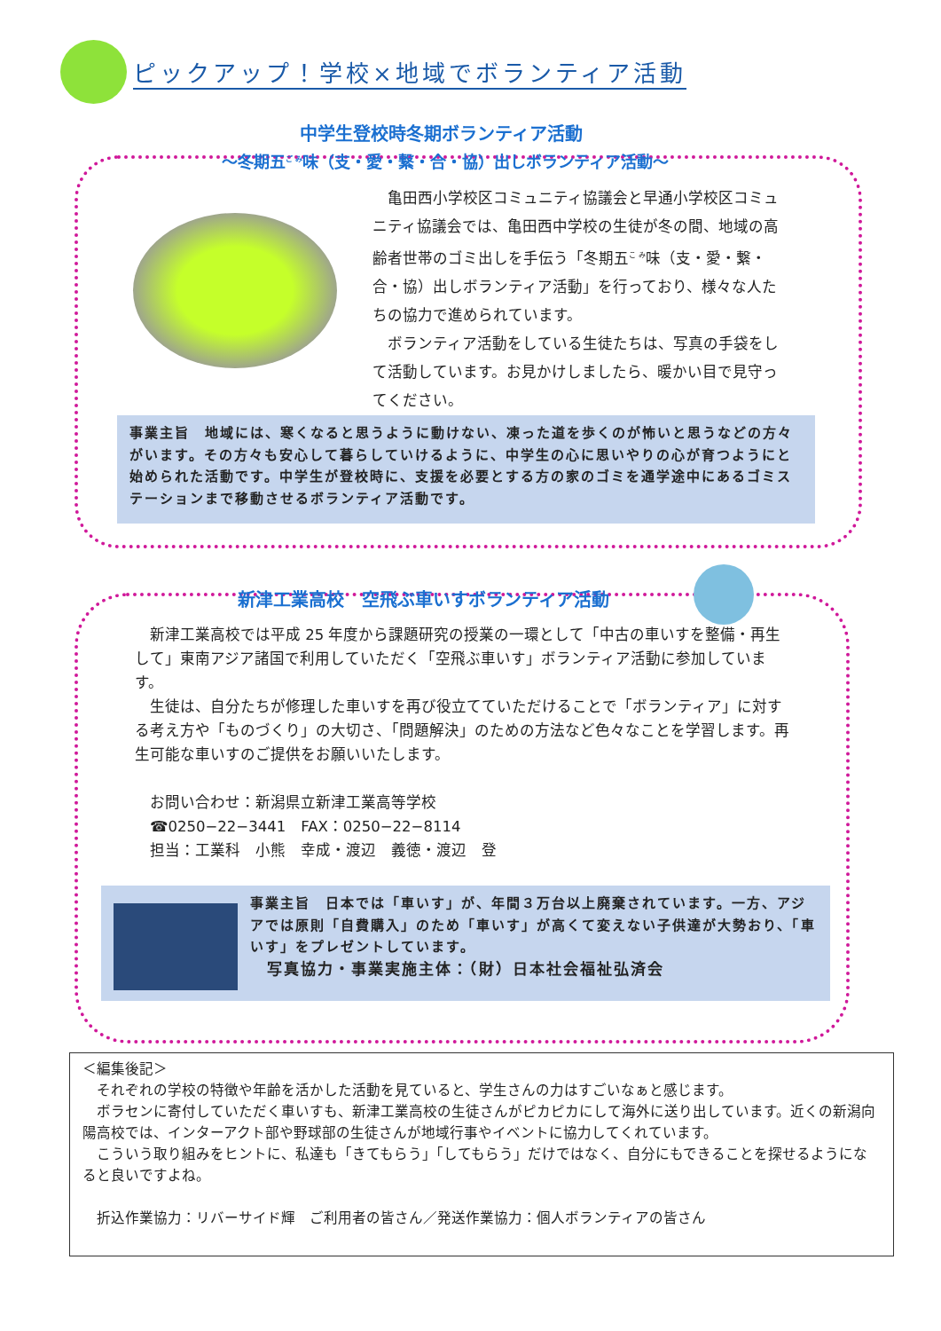ピックアップ！学校×地域でボランティア活動
中学生登校時冬期ボランティア活動
～冬期五<sup>ご み</sup>味（支・愛・繋・合・協）出しボランティア活動～
　亀田西小学校区コミュニティ協議会と早通小学校区コミュニティ協議会では、亀田西中学校の生徒が冬の間、地域の高齢者世帯のゴミ出しを手伝う「冬期五<sup>こ み</sup>味（支・愛・繋・合・協）出しボランティア活動」を行っており、様々な人たちの協力で進められています。
　ボランティア活動をしている生徒たちは、写真の手袋をして活動しています。お見かけしましたら、暖かい目で見守ってください。
事業主旨　地域には、寒くなると思うように動けない、凍った道を歩くのが怖いと思うなどの方々がいます。その方々も安心して暮らしていけるように、中学生の心に思いやりの心が育つようにと始められた活動です。中学生が登校時に、支援を必要とする方の家のゴミを通学途中にあるゴミステーションまで移動させるボランティア活動です。
新津工業高校　空飛ぶ車いすボランティア活動
　新津工業高校では平成 25 年度から課題研究の授業の一環として「中古の車いすを整備・再生して」東南アジア諸国で利用していただく「空飛ぶ車いす」ボランティア活動に参加しています。
　生徒は、自分たちが修理した車いすを再び役立てていただけることで「ボランティア」に対する考え方や「ものづくり」の大切さ、「問題解決」のための方法など色々なことを学習します。再生可能な車いすのご提供をお願いいたします。
　お問い合わせ：新潟県立新津工業高等学校
　☎0250−22−3441　FAX：0250−22−8114
　担当：工業科　小熊　幸成・渡辺　義徳・渡辺　登
事業主旨　日本では「車いす」が、年間３万台以上廃棄されています。一方、アジアでは原則「自費購入」のため「車いす」が高くて変えない子供達が大勢おり、「車いす」をプレゼントしています。
　写真協力・事業実施主体：（財）日本社会福祉弘済会
＜編集後記＞
　それぞれの学校の特徴や年齢を活かした活動を見ていると、学生さんの力はすごいなぁと感じます。
　ボラセンに寄付していただく車いすも、新津工業高校の生徒さんがピカピカにして海外に送り出しています。近くの新潟向陽高校では、インターアクト部や野球部の生徒さんが地域行事やイベントに協力してくれています。
　こういう取り組みをヒントに、私達も「きてもらう」「してもらう」だけではなく、自分にもできることを探せるようになると良いですよね。
　折込作業協力：リバーサイド輝　ご利用者の皆さん／発送作業協力：個人ボランティアの皆さん